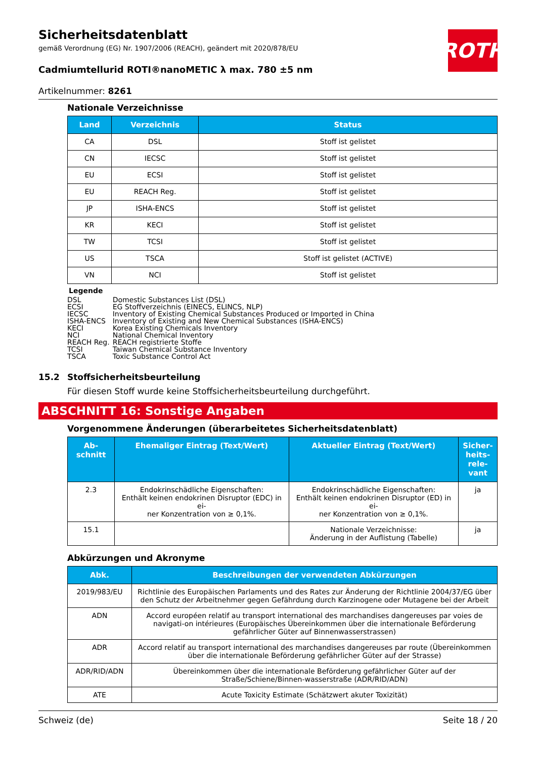ROTH
Sicherheitsdatenblatt
gemäß Verordnung (EG) Nr. 1907/2006 (REACH), geändert mit 2020/878/EU
Cadmiumtellurid ROTI®nanoMETIC λ max. 780 ±5 nm
Artikelnummer: 8261
Nationale Verzeichnisse
| Land | Verzeichnis | Status |
| --- | --- | --- |
| CA | DSL | Stoff ist gelistet |
| CN | IECSC | Stoff ist gelistet |
| EU | ECSI | Stoff ist gelistet |
| EU | REACH Reg. | Stoff ist gelistet |
| JP | ISHA-ENCS | Stoff ist gelistet |
| KR | KECI | Stoff ist gelistet |
| TW | TCSI | Stoff ist gelistet |
| US | TSCA | Stoff ist gelistet (ACTIVE) |
| VN | NCI | Stoff ist gelistet |
Legende
| DSL | Domestic Substances List (DSL) |
| ECSI | EG Stoffverzeichnis (EINECS, ELINCS, NLP) |
| IECSC | Inventory of Existing Chemical Substances Produced or Imported in China |
| ISHA-ENCS | Inventory of Existing and New Chemical Substances (ISHA-ENCS) |
| KECI | Korea Existing Chemicals Inventory |
| NCI | National Chemical Inventory |
| REACH Reg. | REACH registrierte Stoffe |
| TCSI | Taiwan Chemical Substance Inventory |
| TSCA | Toxic Substance Control Act |
15.2 Stoffsicherheitsbeurteilung
Für diesen Stoff wurde keine Stoffsicherheitsbeurteilung durchgeführt.
ABSCHNITT 16: Sonstige Angaben
Vorgenommene Änderungen (überarbeitetes Sicherheitsdatenblatt)
| Ab- schnitt | Ehemaliger Eintrag (Text/Wert) | Aktueller Eintrag (Text/Wert) | Sicher- heits- rele- vant |
| --- | --- | --- | --- |
| 2.3 | Endokrinschädliche Eigenschaften: Enthält keinen endokrinen Disruptor (EDC) in ei- ner Konzentration von ≥ 0,1%. | Endokrinschädliche Eigenschaften: Enthält keinen endokrinen Disruptor (ED) in ei- ner Konzentration von ≥ 0,1%. | ja |
| 15.1 | | Nationale Verzeichnisse: Änderung in der Auflistung (Tabelle) | ja |
Abkürzungen und Akronyme
| Abk. | Beschreibungen der verwendeten Abkürzungen |
| --- | --- |
| 2019/983/EU | Richtlinie des Europäischen Parlaments und des Rates zur Änderung der Richtlinie 2004/37/EG über den Schutz der Arbeitnehmer gegen Gefährdung durch Karzinogene oder Mutagene bei der Arbeit |
| ADN | Accord européen relatif au transport international des marchandises dangereuses par voies de navigati-on intérieures (Europäisches Übereinkommen über die internationale Beförderung gefährlicher Güter auf Binnenwasserstrassen) |
| ADR | Accord relatif au transport international des marchandises dangereuses par route (Übereinkommen über die internationale Beförderung gefährlicher Güter auf der Strasse) |
| ADR/RID/ADN | Übereinkommen über die internationale Beförderung gefährlicher Güter auf der Straße/Schiene/Binnen-wasserstraße (ADR/RID/ADN) |
| ATE | Acute Toxicity Estimate (Schätzwert akuter Toxizität) |
Schweiz (de) Seite 18 / 20